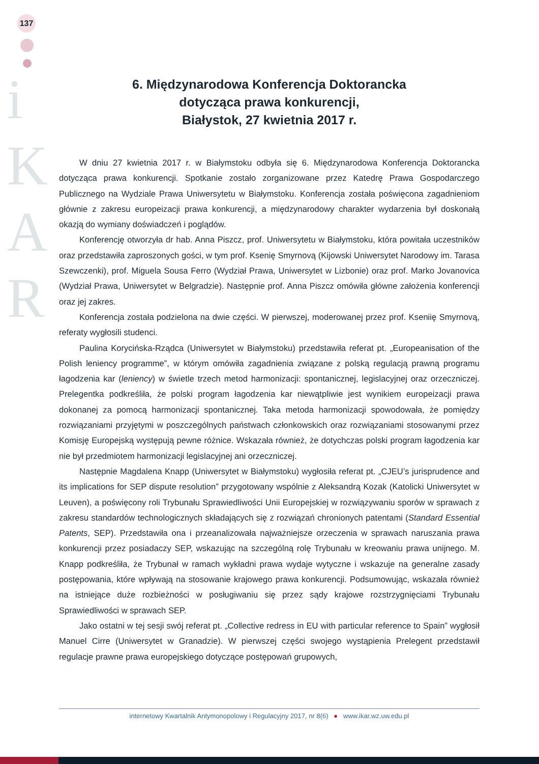137
i
K
A
R
6. Międzynarodowa Konferencja Doktorancka
dotycząca prawa konkurencji,
Białystok, 27 kwietnia 2017 r.
W dniu 27 kwietnia 2017 r. w Białymstoku odbyła się 6. Międzynarodowa Konferencja Doktorancka dotycząca prawa konkurencji. Spotkanie zostało zorganizowane przez Katedrę Prawa Gospodarczego Publicznego na Wydziale Prawa Uniwersytetu w Białymstoku. Konferencja została poświęcona zagadnieniom głównie z zakresu europeizacji prawa konkurencji, a międzynarodowy charakter wydarzenia był doskonałą okazją do wymiany doświadczeń i poglądów.
Konferencję otworzyła dr hab. Anna Piszcz, prof. Uniwersytetu w Białymstoku, która powitała uczestników oraz przedstawiła zaproszonych gości, w tym prof. Ksenię Smyrnovą (Kijowski Uniwersytet Narodowy im. Tarasa Szewczenki), prof. Miguela Sousa Ferro (Wydział Prawa, Uniwersytet w Lizbonie) oraz prof. Marko Jovanovica (Wydział Prawa, Uniwersytet w Belgradzie). Następnie prof. Anna Piszcz omówiła główne założenia konferencji oraz jej zakres.
Konferencja została podzielona na dwie części. W pierwszej, moderowanej przez prof. Kseniię Smyrnovą, referaty wygłosili studenci.
Paulina Korycińska-Rządca (Uniwersytet w Białymstoku) przedstawiła referat pt. „Europeanisation of the Polish leniency programme”, w którym omówiła zagadnienia związane z polską regulacją prawną programu łagodzenia kar (leniency) w świetle trzech metod harmonizacji: spontanicznej, legislacyjnej oraz orzeczniczej. Prelegentka podkreśliła, że polski program łagodzenia kar niewątpliwie jest wynikiem europeizacji prawa dokonanej za pomocą harmonizacji spontanicznej. Taka metoda harmonizacji spowodowała, że pomiędzy rozwiązaniami przyjętymi w poszczególnych państwach członkowskich oraz rozwiązaniami stosowanymi przez Komisję Europejską występują pewne różnice. Wskazała również, że dotychczas polski program łagodzenia kar nie był przedmiotem harmonizacji legislacyjnej ani orzeczniczej.
Następnie Magdalena Knapp (Uniwersytet w Białymstoku) wygłosiła referat pt. „CJEU’s jurisprudence and its implications for SEP dispute resolution” przygotowany wspólnie z Aleksandrą Kozak (Katolicki Uniwersytet w Leuven), a poświęcony roli Trybunału Sprawiedliwości Unii Europejskiej w rozwiązywaniu sporów w sprawach z zakresu standardów technologicznych składających się z rozwiązań chronionych patentami (Standard Essential Patents, SEP). Przedstawiła ona i przeanalizowała najważniejsze orzeczenia w sprawach naruszania prawa konkurencji przez posiadaczy SEP, wskazując na szczególną rolę Trybunału w kreowaniu prawa unijnego. M. Knapp podkreśliła, że Trybunał w ramach wykładni prawa wydaje wytyczne i wskazuje na generalne zasady postępowania, które wpływają na stosowanie krajowego prawa konkurencji. Podsumowując, wskazała również na istniejące duże rozbieżności w posługiwaniu się przez sądy krajowe rozstrzygnięciami Trybunału Sprawiedliwości w sprawach SEP.
Jako ostatni w tej sesji swój referat pt. „Collective redress in EU with particular reference to Spain” wygłosił Manuel Cirre (Uniwersytet w Granadzie). W pierwszej części swojego wystąpienia Prelegent przedstawił regulacje prawne prawa europejskiego dotyczące postępowań grupowych,
internetowy Kwartalnik Antymonopolowy i Regulacyjny 2017, nr 8(6) ● www.ikar.wz.uw.edu.pl